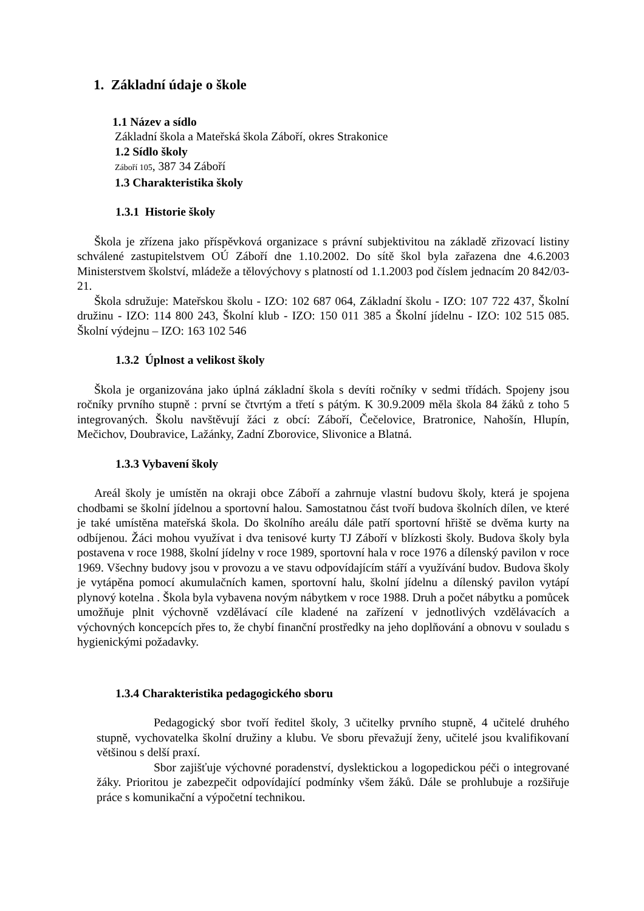1. Základní údaje o škole
1.1 Název a sídlo
Základní škola a Mateřská škola Záboří, okres Strakonice
1.2 Sídlo školy
Záboří 105, 387 34 Záboří
1.3 Charakteristika školy
1.3.1 Historie školy
Škola je zřízena jako příspěvková organizace s právní subjektivitou na základě zřizovací listiny schválené zastupitelstvem OÚ Záboří dne 1.10.2002. Do sítě škol byla zařazena dne 4.6.2003 Ministerstvem školství, mládeže a tělovýchovy s platností od 1.1.2003 pod číslem jednacím 20 842/03-21.
Škola sdružuje: Mateřskou školu - IZO: 102 687 064, Základní školu - IZO: 107 722 437, Školní družinu - IZO: 114 800 243, Školní klub - IZO: 150 011 385 a Školní jídelnu - IZO: 102 515 085. Školní výdejnu – IZO: 163 102 546
1.3.2 Úplnost a velikost školy
Škola je organizována jako úplná základní škola s devíti ročníky v sedmi třídách. Spojeny jsou ročníky prvního stupně : první se čtvrtým a třetí s pátým. K 30.9.2009 měla škola 84 žáků z toho 5 integrovaných. Školu navštěvují žáci z obcí: Záboří, Čečelovice, Bratronice, Nahošín, Hlupín, Mečichov, Doubravice, Lažánky, Zadní Zborovice, Slivonice a Blatná.
1.3.3 Vybavení školy
Areál školy je umístěn na okraji obce Záboří a zahrnuje vlastní budovu školy, která je spojena chodbami se školní jídelnou a sportovní halou. Samostatnou část tvoří budova školních dílen, ve které je také umístěna mateřská škola. Do školního areálu dále patří sportovní hřiště se dvěma kurty na odbíjenou. Žáci mohou využívat i dva tenisové kurty TJ Záboří v blízkosti školy. Budova školy byla postavena v roce 1988, školní jídelny v roce 1989, sportovní hala v roce 1976 a dílenský pavilon v roce 1969. Všechny budovy jsou v provozu a ve stavu odpovídajícím stáří a využívání budov. Budova školy je vytápěna pomocí akumulačních kamen, sportovní halu, školní jídelnu a dílenský pavilon vytápí plynový kotelna . Škola byla vybavena novým nábytkem v roce 1988. Druh a počet nábytku a pomůcek umožňuje plnit výchovně vzdělávací cíle kladené na zařízení v jednotlivých vzdělávacích a výchovných koncepcích přes to, že chybí finanční prostředky na jeho doplňování a obnovu v souladu s hygienickými požadavky.
1.3.4 Charakteristika pedagogického sboru
Pedagogický sbor tvoří ředitel školy, 3 učitelky prvního stupně, 4 učitelé druhého stupně, vychovatelka školní družiny a klubu. Ve sboru převažují ženy, učitelé jsou kvalifikovaní většinou s delší praxí.
Sbor zajišťuje výchovné poradenství, dyslektickou a logopedickou péči o integrované žáky. Prioritou je zabezpečit odpovídající podmínky všem žáků. Dále se prohlubuje a rozšiřuje práce s komunikační a výpočetní technikou.